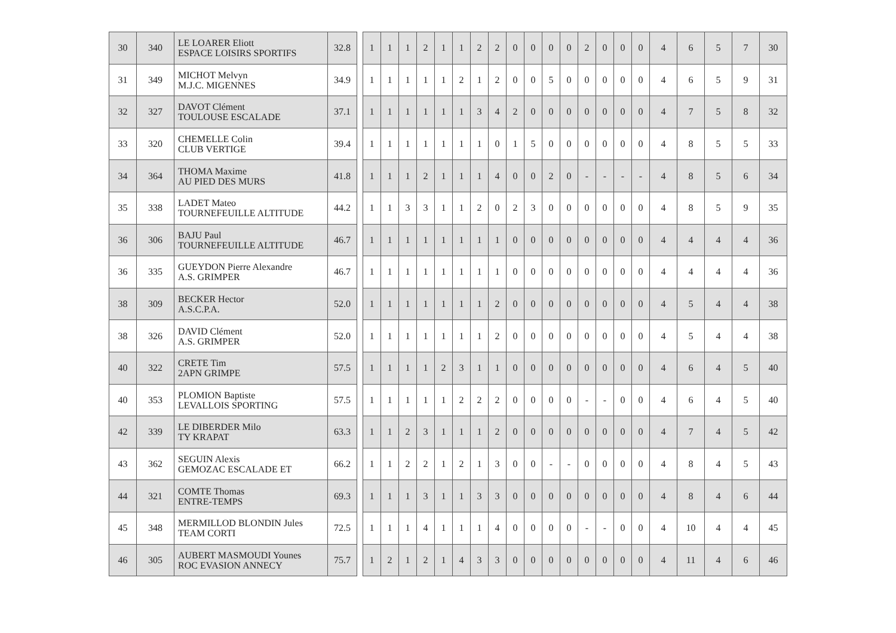| 30 | 340 | LE LOARER Eliott ESPACE LOISIRS SPORTIFS | 32.8 | | 1 | 1 | 1 | 2 | 1 | 1 | 2 | 2 | 0 | 0 | 0 | 0 | 2 | 0 | 0 | 0 | 4 | 6 | 5 | 7 | 30 |
| 31 | 349 | MICHOT Melvyn M.J.C. MIGENNES | 34.9 | | 1 | 1 | 1 | 1 | 1 | 2 | 1 | 2 | 0 | 0 | 5 | 0 | 0 | 0 | 0 | 0 | 4 | 6 | 5 | 9 | 31 |
| 32 | 327 | DAVOT Clément TOULOUSE ESCALADE | 37.1 | | 1 | 1 | 1 | 1 | 1 | 1 | 3 | 4 | 2 | 0 | 0 | 0 | 0 | 0 | 0 | 0 | 4 | 7 | 5 | 8 | 32 |
| 33 | 320 | CHEMELLE Colin CLUB VERTIGE | 39.4 | | 1 | 1 | 1 | 1 | 1 | 1 | 1 | 0 | 1 | 5 | 0 | 0 | 0 | 0 | 0 | 0 | 4 | 8 | 5 | 5 | 33 |
| 34 | 364 | THOMA Maxime AU PIED DES MURS | 41.8 | | 1 | 1 | 1 | 2 | 1 | 1 | 1 | 4 | 0 | 0 | 2 | 0 | - | - | - | - | 4 | 8 | 5 | 6 | 34 |
| 35 | 338 | LADET Mateo TOURNEFEUILLE ALTITUDE | 44.2 | | 1 | 1 | 3 | 3 | 1 | 1 | 2 | 0 | 2 | 3 | 0 | 0 | 0 | 0 | 0 | 0 | 4 | 8 | 5 | 9 | 35 |
| 36 | 306 | BAJU Paul TOURNEFEUILLE ALTITUDE | 46.7 | | 1 | 1 | 1 | 1 | 1 | 1 | 1 | 1 | 0 | 0 | 0 | 0 | 0 | 0 | 0 | 0 | 4 | 4 | 4 | 4 | 36 |
| 36 | 335 | GUEYDON Pierre Alexandre A.S. GRIMPER | 46.7 | | 1 | 1 | 1 | 1 | 1 | 1 | 1 | 1 | 0 | 0 | 0 | 0 | 0 | 0 | 0 | 0 | 4 | 4 | 4 | 4 | 36 |
| 38 | 309 | BECKER Hector A.S.C.P.A. | 52.0 | | 1 | 1 | 1 | 1 | 1 | 1 | 1 | 2 | 0 | 0 | 0 | 0 | 0 | 0 | 0 | 0 | 4 | 5 | 4 | 4 | 38 |
| 38 | 326 | DAVID Clément A.S. GRIMPER | 52.0 | | 1 | 1 | 1 | 1 | 1 | 1 | 1 | 2 | 0 | 0 | 0 | 0 | 0 | 0 | 0 | 0 | 4 | 5 | 4 | 4 | 38 |
| 40 | 322 | CRETE Tim 2APN GRIMPE | 57.5 | | 1 | 1 | 1 | 1 | 2 | 3 | 1 | 1 | 0 | 0 | 0 | 0 | 0 | 0 | 0 | 0 | 4 | 6 | 4 | 5 | 40 |
| 40 | 353 | PLOMION Baptiste LEVALLOIS SPORTING | 57.5 | | 1 | 1 | 1 | 1 | 1 | 2 | 2 | 2 | 0 | 0 | 0 | 0 | - | - | 0 | 0 | 4 | 6 | 4 | 5 | 40 |
| 42 | 339 | LE DIBERDER Milo TY KRAPAT | 63.3 | | 1 | 1 | 2 | 3 | 1 | 1 | 1 | 2 | 0 | 0 | 0 | 0 | 0 | 0 | 0 | 0 | 4 | 7 | 4 | 5 | 42 |
| 43 | 362 | SEGUIN Alexis GEMOZAC ESCALADE ET | 66.2 | | 1 | 1 | 2 | 2 | 1 | 2 | 1 | 3 | 0 | 0 | - | - | 0 | 0 | 0 | 0 | 4 | 8 | 4 | 5 | 43 |
| 44 | 321 | COMTE Thomas ENTRE-TEMPS | 69.3 | | 1 | 1 | 1 | 3 | 1 | 1 | 3 | 3 | 0 | 0 | 0 | 0 | 0 | 0 | 0 | 0 | 4 | 8 | 4 | 6 | 44 |
| 45 | 348 | MERMILLOD BLONDIN Jules TEAM CORTI | 72.5 | | 1 | 1 | 1 | 4 | 1 | 1 | 1 | 4 | 0 | 0 | 0 | 0 | - | - | 0 | 0 | 4 | 10 | 4 | 4 | 45 |
| 46 | 305 | AUBERT MASMOUDI Younes ROC EVASION ANNECY | 75.7 | | 1 | 2 | 1 | 2 | 1 | 4 | 3 | 3 | 0 | 0 | 0 | 0 | 0 | 0 | 0 | 0 | 4 | 11 | 4 | 6 | 46 |